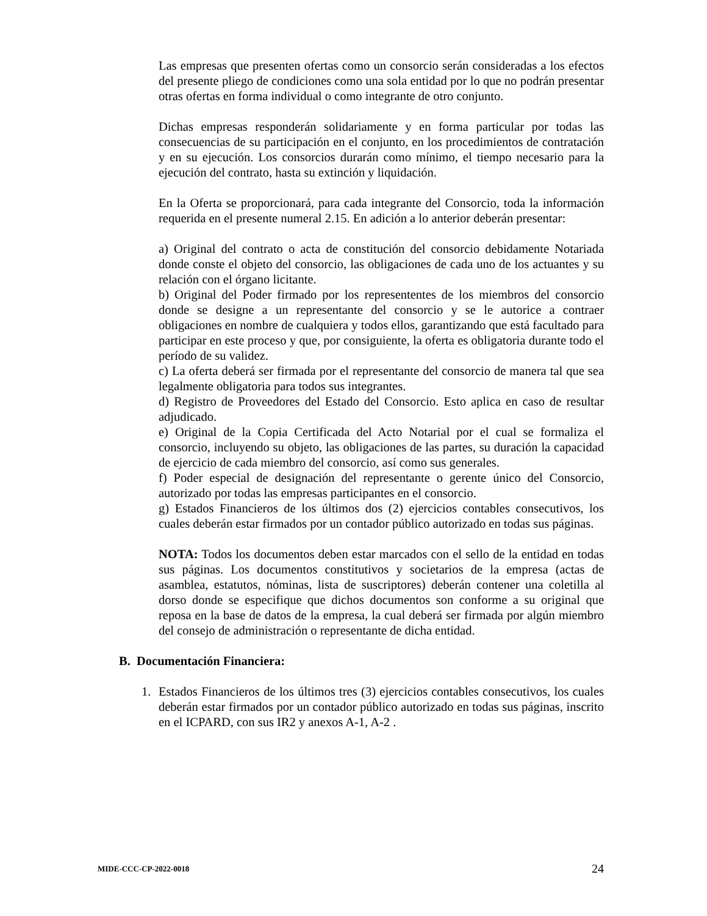Las empresas que presenten ofertas como un consorcio serán consideradas a los efectos del presente pliego de condiciones como una sola entidad por lo que no podrán presentar otras ofertas en forma individual o como integrante de otro conjunto.
Dichas empresas responderán solidariamente y en forma particular por todas las consecuencias de su participación en el conjunto, en los procedimientos de contratación y en su ejecución. Los consorcios durarán como mínimo, el tiempo necesario para la ejecución del contrato, hasta su extinción y liquidación.
En la Oferta se proporcionará, para cada integrante del Consorcio, toda la información requerida en el presente numeral 2.15. En adición a lo anterior deberán presentar:
a) Original del contrato o acta de constitución del consorcio debidamente Notariada donde conste el objeto del consorcio, las obligaciones de cada uno de los actuantes y su relación con el órgano licitante.
b) Original del Poder firmado por los represententes de los miembros del consorcio donde se designe a un representante del consorcio y se le autorice a contraer obligaciones en nombre de cualquiera y todos ellos, garantizando que está facultado para participar en este proceso y que, por consiguiente, la oferta es obligatoria durante todo el período de su validez.
c) La oferta deberá ser firmada por el representante del consorcio de manera tal que sea legalmente obligatoria para todos sus integrantes.
d) Registro de Proveedores del Estado del Consorcio. Esto aplica en caso de resultar adjudicado.
e) Original de la Copia Certificada del Acto Notarial por el cual se formaliza el consorcio, incluyendo su objeto, las obligaciones de las partes, su duración la capacidad de ejercicio de cada miembro del consorcio, así como sus generales.
f) Poder especial de designación del representante o gerente único del Consorcio, autorizado por todas las empresas participantes en el consorcio.
g) Estados Financieros de los últimos dos (2) ejercicios contables consecutivos, los cuales deberán estar firmados por un contador público autorizado en todas sus páginas.
NOTA: Todos los documentos deben estar marcados con el sello de la entidad en todas sus páginas. Los documentos constitutivos y societarios de la empresa (actas de asamblea, estatutos, nóminas, lista de suscriptores) deberán contener una coletilla al dorso donde se especifique que dichos documentos son conforme a su original que reposa en la base de datos de la empresa, la cual deberá ser firmada por algún miembro del consejo de administración o representante de dicha entidad.
B. Documentación Financiera:
1. Estados Financieros de los últimos tres (3) ejercicios contables consecutivos, los cuales deberán estar firmados por un contador público autorizado en todas sus páginas, inscrito en el ICPARD, con sus IR2 y anexos A-1, A-2 .
MIDE-CCC-CP-2022-0018 24